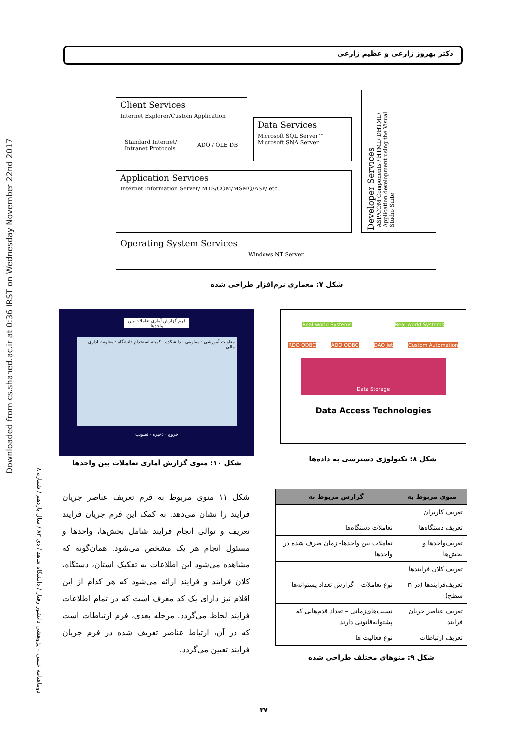Downloaded from cs.shahed.ac.ir at 0:36 IRST on Wednesday November 22nd 2017
دوماهنامه علمی – پژوهشی دانشور رفتار / دانشگاه شاهد / دی ۸۳ / سال یازدهم / شماره ۸
دکتر بهروز زارعی و عظیم زارعی
Client Services
Internet Explorer/Custom Application
Standard Internet/
Intranet Protocols
ADO / OLE DB
Data Services
Microsoft SQL Server™
Microsoft SNA Server
Application Services
Internet Information Server/ MTS/COM/MSMQ/ASP/ etc.
Developer Services
ASP/COM Components / HTML/ DHTML/ Application development using the Visual Studio Suite
Operating System Services
Windows NT Server
شکل ۷: معماری نرم‌افزار طراحی شده
فرم گزارش آماری تعاملات بین واحدها
معاونت آموزشی · مقاومی · دانشکده · کمیته استخدام دانشگاه · معاونت اداری مالی
خروج · ذخیره · تصویب
شکل ۱۰: منوی گزارش آماری تعاملات بین واحدها
Real-world Systems Real-world Systems
RDO ODBC ADO ODBC DAO Jet Custom Automation
Data Storage
Data Access Technologies
شکل ۸: تکنولوژی دسترسی به داده‌ها
شکل ۱۱ منوی مربوط به فرم تعریف عناصر جریان فرایند را نشان می‌دهد. به کمک این فرم جریان فرایند تعریف و توالی انجام فرایند شامل بخش‌ها، واحدها و مسئول انجام هر یک مشخص می‌شود. همان‌گونه که مشاهده می‌شود این اطلاعات به تفکیک استان، دستگاه، کلان فرایند و فرایند ارائه می‌شود که هر کدام از این اقلام نیز دارای یک کد معرف است که در تمام اطلاعات فرایند لحاظ می‌گردد. مرحله بعدی، فرم ارتباطات است که در آن، ارتباط عناصر تعریف شده در فرم جریان فرایند تعیین می‌گردد.
| منوی مربوط به | گزارش مربوط به |
| --- | --- |
| تعریف کاربران | |
| تعریف دستگاه‌ها | تعاملات دستگاه‌ها |
| تعریف‌واحدها و بخش‌ها | تعاملات بین واحدها- زمان صرف شده در واحدها |
| تعریف کلان فرایندها | |
| تعریف‌فرایندها (در n سطح) | نوع تعاملات – گزارش تعداد پشتوانه‌ها |
| تعریف عناصر جریان فرایند | نسبت‌های‌زمانی – تعداد قدم‌هایی که پشتوانه‌قانونی دارند |
| تعریف ارتباطات | نوع فعالیت ها |
شکل ۹: منوهای مختلف طراحی شده
۲۷